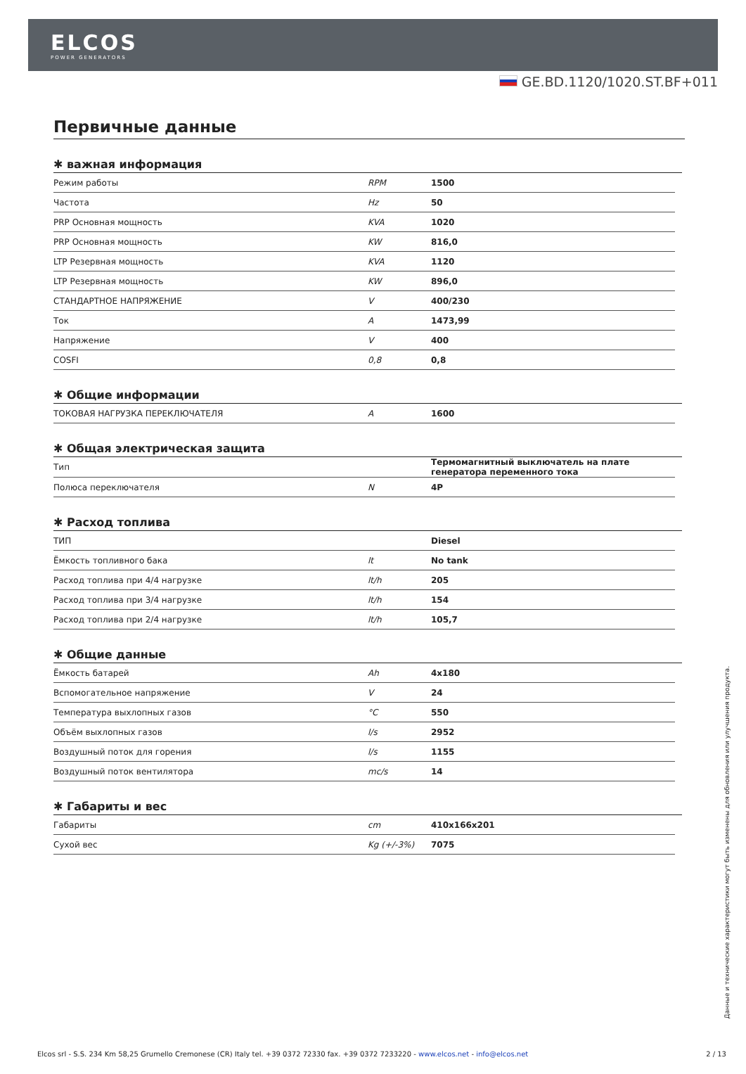ELCOS
POWER GENERATORS
GE.BD.1120/1020.ST.BF+011
Первичные данные
✱ важная информация
| Режим работы | RPM | 1500 |
| Частота | Hz | 50 |
| PRP Основная мощность | KVA | 1020 |
| PRP Основная мощность | KW | 816,0 |
| LTP Резервная мощность | KVA | 1120 |
| LTP Резервная мощность | KW | 896,0 |
| СТАНДАРТНОЕ НАПРЯЖЕНИЕ | V | 400/230 |
| Ток | A | 1473,99 |
| Напряжение | V | 400 |
| COSFI | 0,8 | 0,8 |
✱ Общие информации
| ТОКОВАЯ НАГРУЗКА ПЕРЕКЛЮЧАТЕЛЯ | A | 1600 |
✱ Общая электрическая защита
| Тип | | Термомагнитный выключатель на плате генератора переменного тока |
| Полюса переключателя | N | 4P |
✱ Расход топлива
| ТИП | | Diesel |
| Ёмкость топливного бака | lt | No tank |
| Расход топлива при 4/4 нагрузке | lt/h | 205 |
| Расход топлива при 3/4 нагрузке | lt/h | 154 |
| Расход топлива при 2/4 нагрузке | lt/h | 105,7 |
✱ Общие данные
| Ёмкость батарей | Ah | 4x180 |
| Вспомогательное напряжение | V | 24 |
| Температура выхлопных газов | °C | 550 |
| Объём выхлопных газов | l/s | 2952 |
| Воздушный поток для горения | l/s | 1155 |
| Воздушный поток вентилятора | mc/s | 14 |
✱ Габариты и вес
| Габариты | cm | 410x166x201 |
| Сухой вес | Kg (+/-3%) | 7075 |
Данные и технические характеристики могут быть изменены для обновления или улучшения продукта.
Elcos srl - S.S. 234 Km 58,25 Grumello Cremonese (CR) Italy tel. +39 0372 72330 fax. +39 0372 7233220 - www.elcos.net - info@elcos.net 2 / 13